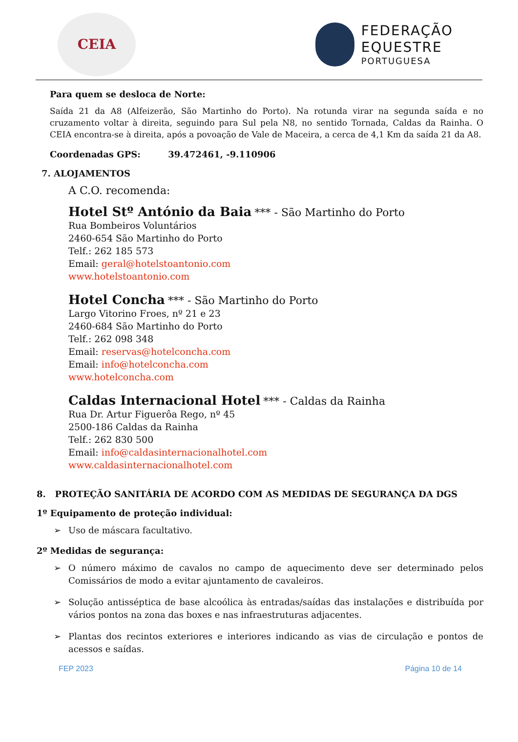CEIA
FEDERAÇÃO
EQUESTRE
PORTUGUESA
Para quem se desloca de Norte:
Saída 21 da A8 (Alfeizerão, São Martinho do Porto). Na rotunda virar na segunda saída e no cruzamento voltar à direita, seguindo para Sul pela N8, no sentido Tornada, Caldas da Rainha. O CEIA encontra-se à direita, após a povoação de Vale de Maceira, a cerca de 4,1 Km da saída 21 da A8.
Coordenadas GPS: 39.472461, -9.110906
7. ALOJAMENTOS
A C.O. recomenda:
Hotel Stº António da Baia *** - São Martinho do Porto
Rua Bombeiros Voluntários
2460-654 São Martinho do Porto
Telf.: 262 185 573
Email: geral@hotelstoantonio.com
www.hotelstoantonio.com
Hotel Concha *** - São Martinho do Porto
Largo Vitorino Froes, nº 21 e 23
2460-684 São Martinho do Porto
Telf.: 262 098 348
Email: reservas@hotelconcha.com
Email: info@hotelconcha.com
www.hotelconcha.com
Caldas Internacional Hotel *** - Caldas da Rainha
Rua Dr. Artur Figuerôa Rego, nº 45
2500-186 Caldas da Rainha
Telf.: 262 830 500
Email: info@caldasinternacionalhotel.com
www.caldasinternacionalhotel.com
8. PROTEÇÃO SANITÁRIA DE ACORDO COM AS MEDIDAS DE SEGURANÇA DA DGS
1º Equipamento de proteção individual:
➢ Uso de máscara facultativo.
2º Medidas de segurança:
➢ O número máximo de cavalos no campo de aquecimento deve ser determinado pelos Comissários de modo a evitar ajuntamento de cavaleiros.
➢ Solução antisséptica de base alcoólica às entradas/saídas das instalações e distribuída por vários pontos na zona das boxes e nas infraestruturas adjacentes.
➢ Plantas dos recintos exteriores e interiores indicando as vias de circulação e pontos de acessos e saídas.
FEP 2023 Página 10 de 14